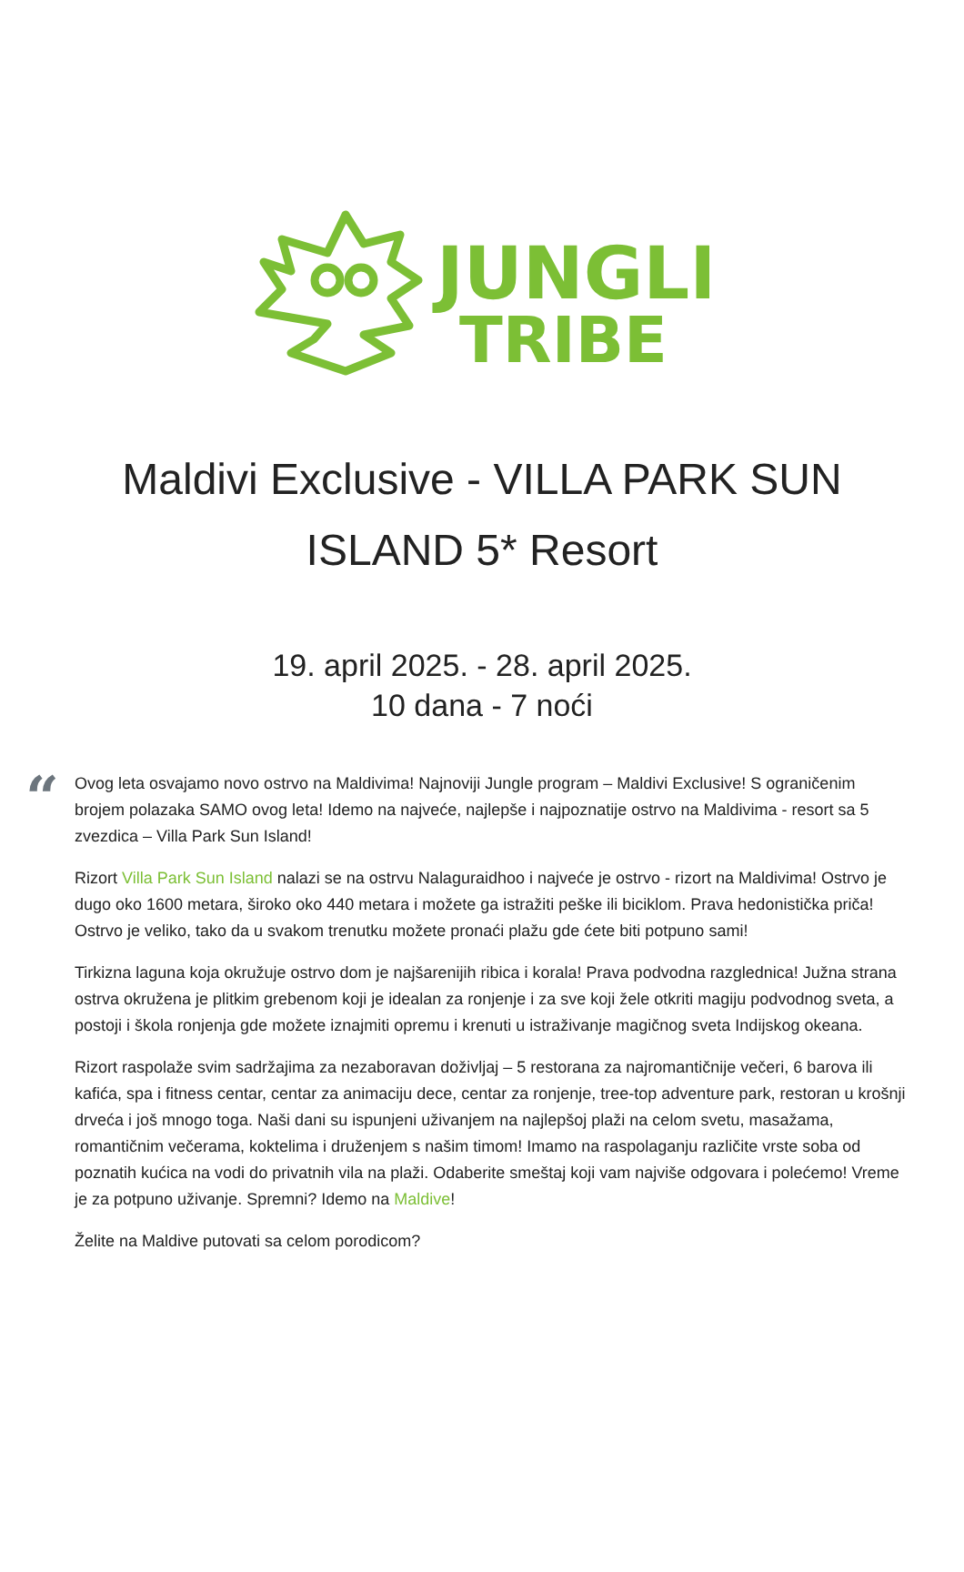JUNGLE
TRIBE
Maldivi Exclusive - VILLA PARK SUN ISLAND 5* Resort
19. april 2025. - 28. april 2025.
10 dana - 7 noći
“
Ovog leta osvajamo novo ostrvo na Maldivima! Najnoviji Jungle program – Maldivi Exclusive! S ograničenim brojem polazaka SAMO ovog leta! Idemo na najveće, najlepše i najpoznatije ostrvo na Maldivima - resort sa 5 zvezdica – Villa Park Sun Island!
Rizort Villa Park Sun Island nalazi se na ostrvu Nalaguraidhoo i najveće je ostrvo - rizort na Maldivima! Ostrvo je dugo oko 1600 metara, široko oko 440 metara i možete ga istražiti peške ili biciklom. Prava hedonistička priča! Ostrvo je veliko, tako da u svakom trenutku možete pronaći plažu gde ćete biti potpuno sami!
Tirkizna laguna koja okružuje ostrvo dom je najšarenijih ribica i korala! Prava podvodna razglednica! Južna strana ostrva okružena je plitkim grebenom koji je idealan za ronjenje i za sve koji žele otkriti magiju podvodnog sveta, a postoji i škola ronjenja gde možete iznajmiti opremu i krenuti u istraživanje magičnog sveta Indijskog okeana.
Rizort raspolaže svim sadržajima za nezaboravan doživljaj – 5 restorana za najromantičnije večeri, 6 barova ili kafića, spa i fitness centar, centar za animaciju dece, centar za ronjenje, tree-top adventure park, restoran u krošnji drveća i još mnogo toga. Naši dani su ispunjeni uživanjem na najlepšoj plaži na celom svetu, masažama, romantičnim večerama, koktelima i druženjem s našim timom! Imamo na raspolaganju različite vrste soba od poznatih kućica na vodi do privatnih vila na plaži. Odaberite smeštaj koji vam najviše odgovara i polećemo! Vreme je za potpuno uživanje. Spremni? Idemo na Maldive!
Želite na Maldive putovati sa celom porodicom?